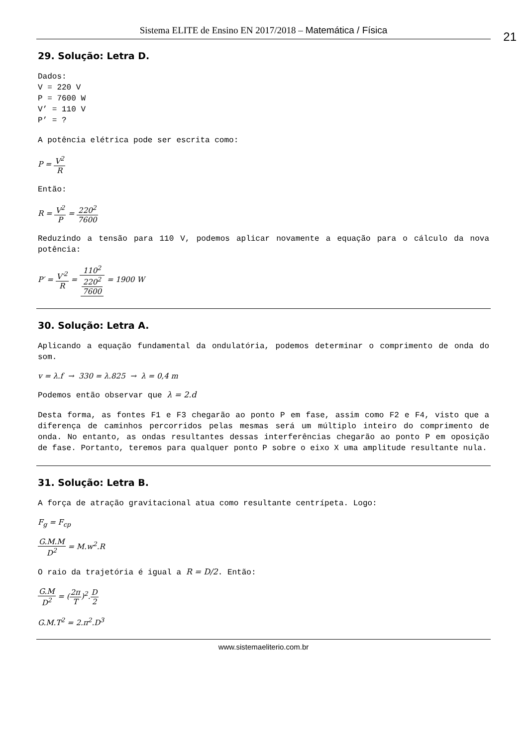Sistema ELITE de Ensino EN 2017/2018 – Matemática / Física 21
29. Solução: Letra D.
Dados:
V = 220 V
P = 7600 W
V’ = 110 V
P’ = ?
A potência elétrica pode ser escrita como:
P = V<sup>2</sup> R
Então:
R = V<sup>2</sup> P = 220<sup>2</sup> 7600
Reduzindo a tensão para 110 V, podemos aplicar novamente a equação para o cálculo da nova potência:
P′ = V′<sup>2</sup> R = 110<sup>2</sup> 220<sup>2</sup>
7600 = 1900 W
30. Solução: Letra A.
Aplicando a equação fundamental da ondulatória, podemos determinar o comprimento de onda do som.
v = λ.f → 330 = λ.825 → λ = 0,4 m
Podemos então observar que λ = 2.d
Desta forma, as fontes F1 e F3 chegarão ao ponto P em fase, assim como F2 e F4, visto que a diferença de caminhos percorridos pelas mesmas será um múltiplo inteiro do comprimento de onda. No entanto, as ondas resultantes dessas interferências chegarão ao ponto P em oposição de fase. Portanto, teremos para qualquer ponto P sobre o eixo X uma amplitude resultante nula.
31. Solução: Letra B.
A força de atração gravitacional atua como resultante centrípeta. Logo:
F<sub>g</sub> = F<sub>cp</sub>
G.M.M D<sup>2</sup> = M.w<sup>2</sup>.R
O raio da trajetória é igual a R = D/2. Então:
G.M D<sup>2</sup> = (2π T)<sup>2</sup>.D 2
G.M.T<sup>2</sup> = 2.π<sup>2</sup>.D<sup>3</sup>
www.sistemaeliterio.com.br